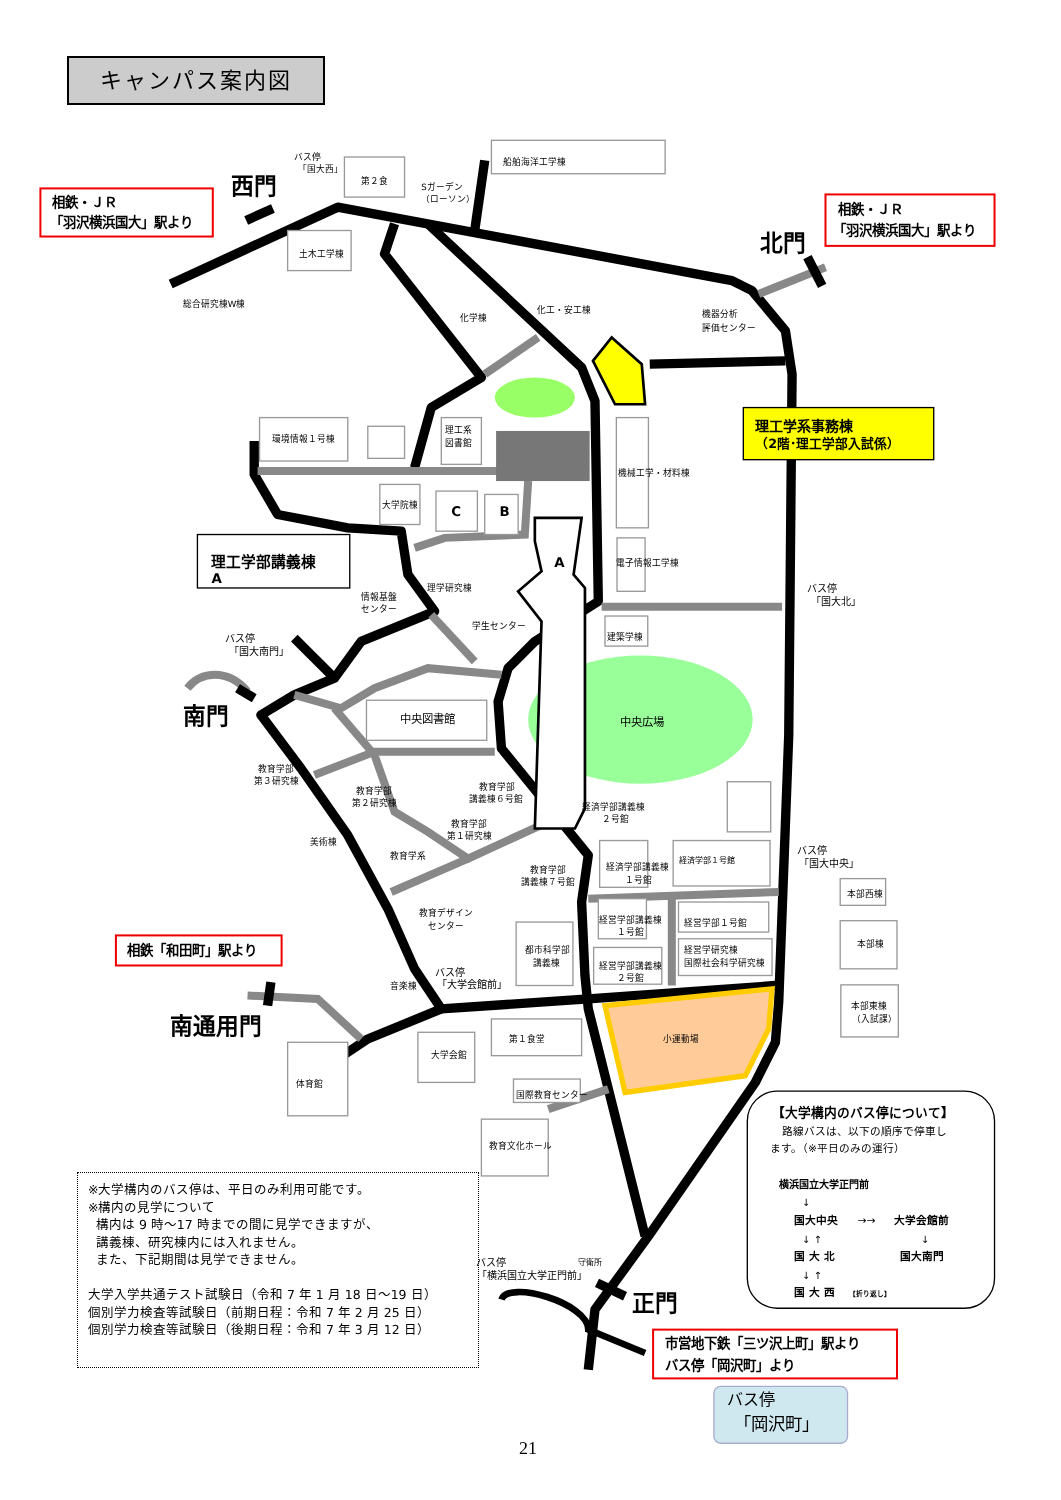バス停
「国大西」
第２食
Sガーデン
（ローソン）
船舶海洋工学棟
西門
相鉄・ＪＲ
「羽沢横浜国大」駅より
相鉄・ＪＲ
「羽沢横浜国大」駅より
北門
土木工学棟
総合研究棟W棟
化学棟
化工・安工棟
機器分析
評価センター
理工学系事務棟
（2階･理工学部入試係）
環境情報１号棟
理工系
図書館
機械工学・材料棟
大学院棟
C
B
A
理工学部講義棟
A
電子情報工学棟
情報基盤
センター
理学研究棟
学生センター
バス停
「国大北」
建築学棟
バス停
「国大南門」
南門
中央図書館
中央広場
教育学部
第３研究棟
教育学部
第２研究棟
教育学部
講義棟６号館
教育学部
第１研究棟
経済学部講義棟
２号館
美術棟
教育学系
教育学部
講義棟７号館
経済学部講義棟
１号館
経済学部１号館
バス停
「国大中央」
本部西棟
教育デザイン
センター
経営学部講義棟
１号館
経営学部１号館
本部棟
都市科学部
講義棟
経営学研究棟
国際社会科学研究棟
経営学部講義棟
２号館
相鉄「和田町」駅より
バス停
「大学会館前」
音楽棟
本部東棟
（入試課）
南通用門
第１食堂
小運動場
大学会館
体育館
国際教育センター
教育文化ホール
【大学構内のバス停について】
路線バスは、以下の順序で停車し
ます。（※平日のみの運行）
横浜国立大学正門前
↓
国大中央
→→
大学会館前
↓ ↑
↓
国 大 北
国大南門
↓ ↑
国 大 西
【折り返し】
守衛所
バス停
「横浜国立大学正門前」
正門
市営地下鉄「三ツ沢上町」駅より
バス停「岡沢町」より
バス停
「岡沢町」
キャンパス案内図
※大学構内のバス停は、平日のみ利用可能です。
※構内の見学について
構内は 9 時～17 時までの間に見学できますが、
講義棟、研究棟内には入れません。
また、下記期間は見学できません。
大学入学共通テスト試験日（令和 7 年 1 月 18 日～19 日）
個別学力検査等試験日（前期日程：令和 7 年 2 月 25 日）
個別学力検査等試験日（後期日程：令和 7 年 3 月 12 日）
21